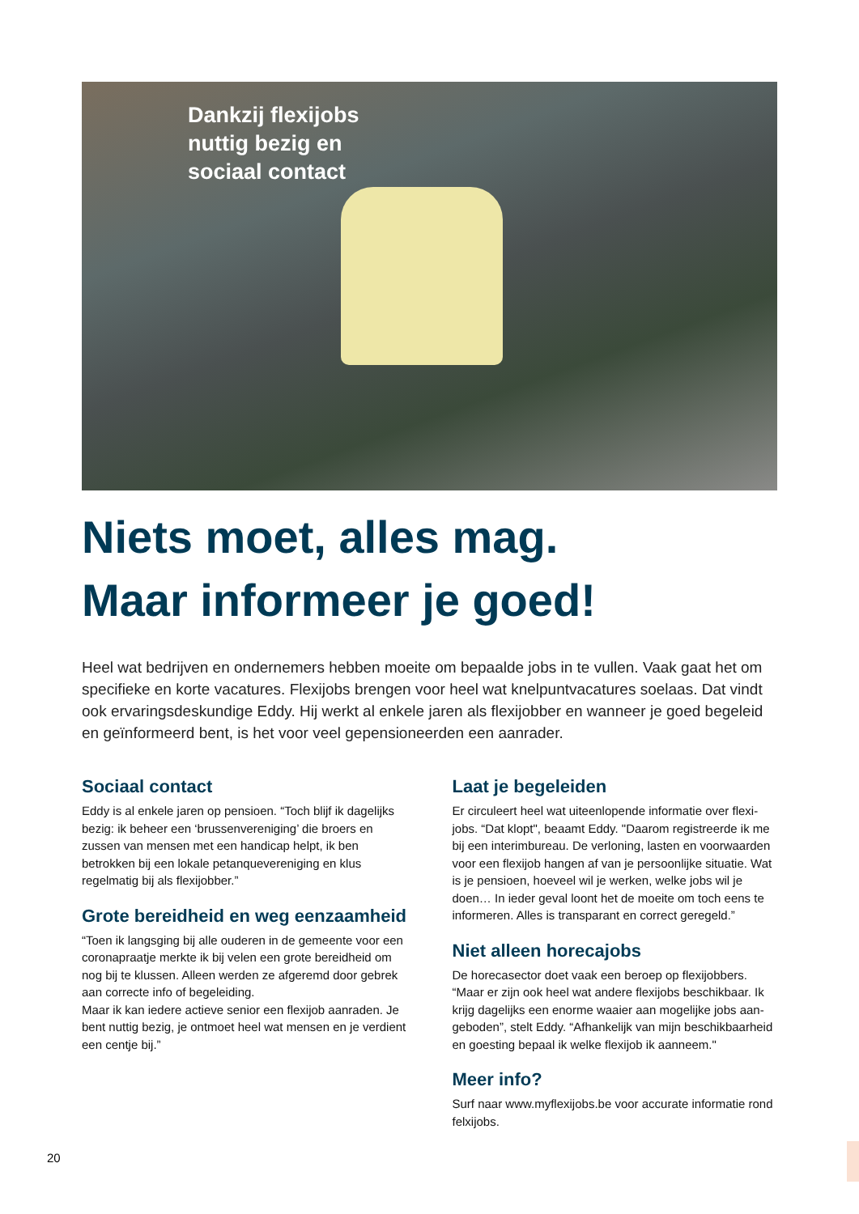Dankzij flexijobs
nuttig bezig en
sociaal contact
Niets moet, alles mag.
Maar informeer je goed!
Heel wat bedrijven en ondernemers hebben moeite om bepaalde jobs in te vullen. Vaak gaat het om specifieke en korte vacatures. Flexijobs brengen voor heel wat knelpuntvacatures soelaas. Dat vindt ook ervaringsdeskun­dige Eddy. Hij werkt al enkele jaren als flexijobber en wanneer je goed begeleid en geïnformeerd bent, is het voor veel gepensioneerden een aanrader.
Sociaal contact
Eddy is al enkele jaren op pensioen. “Toch blijf ik dagelijks bezig: ik beheer een ‘brussenvereniging’ die broers en zussen van mensen met een handicap helpt, ik ben betrokken bij een lokale petanquevereniging en klus regelmatig bij als flexijobber.”
Grote bereidheid en weg eenzaamheid
“Toen ik langsging bij alle ouderen in de gemeente voor een coronapraatje merkte ik bij velen een grote bereidheid om nog bij te klussen. Alleen werden ze afgeremd door gebrek aan correcte info of begeleiding.
Maar ik kan iedere actieve senior een flexijob aanraden. Je bent nuttig bezig, je ontmoet heel wat mensen en je verdient een centje bij.”
Laat je begeleiden
Er circuleert heel wat uiteenlopende informatie over flexi­jobs. “Dat klopt", beaamt Eddy. "Daarom registreerde ik me bij een interimbureau. De verloning, lasten en voorwaarden voor een flexijob hangen af van je persoonlijke situatie. Wat is je pensioen, hoeveel wil je werken, welke jobs wil je doen… In ieder geval loont het de moeite om toch eens te informeren. Alles is transparant en correct geregeld.”
Niet alleen horecajobs
De horecasector doet vaak een beroep op flexijobbers. “Maar er zijn ook heel wat andere flexijobs beschikbaar. Ik krijg dagelijks een enorme waaier aan mogelijke jobs aan­geboden”, stelt Eddy. “Afhankelijk van mijn beschikbaarheid en goesting bepaal ik welke flexijob ik aanneem."
Meer info?
Surf naar www.myflexijobs.be voor accurate informatie rond felxijobs.
20